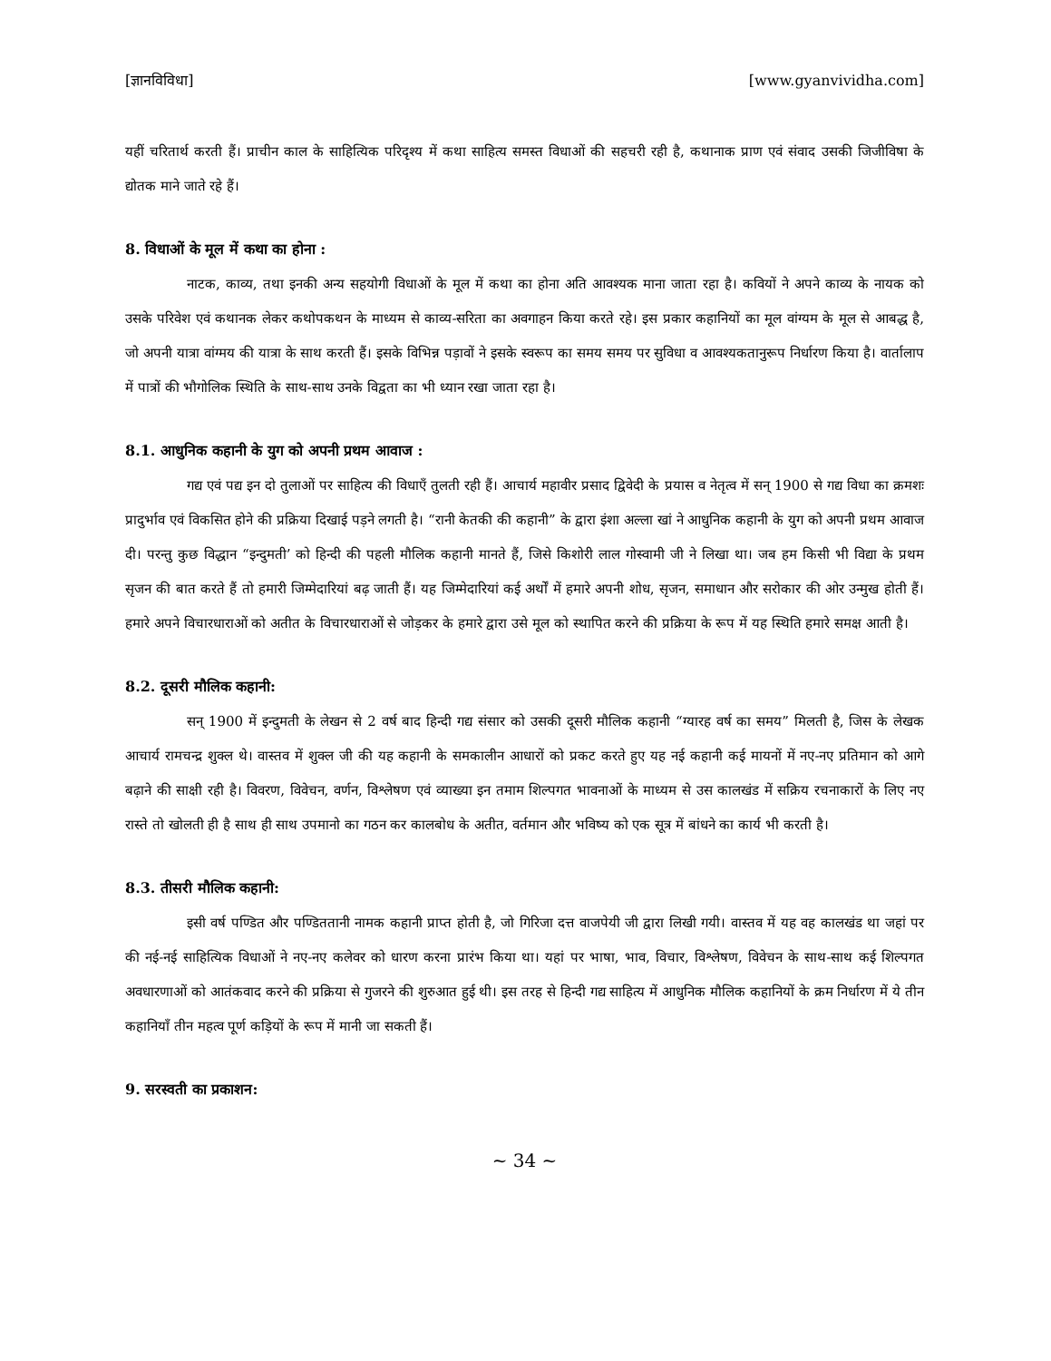[ज्ञानविविधा] [www.gyanvividha.com]
यहीं चरितार्थ करती हैं। प्राचीन काल के साहित्यिक परिदृश्य में कथा साहित्य समस्त विधाओं की सहचरी रही है, कथानाक प्राण एवं संवाद उसकी जिजीविषा के द्योतक माने जाते रहे हैं।
8. विधाओं के मूल में कथा का होना :
नाटक, काव्य, तथा इनकी अन्य सहयोगी विधाओं के मूल में कथा का होना अति आवश्यक माना जाता रहा है। कवियों ने अपने काव्य के नायक को उसके परिवेश एवं कथानक लेकर कथोपकथन के माध्यम से काव्य-सरिता का अवगाहन किया करते रहे। इस प्रकार कहानियों का मूल वांग्यम के मूल से आबद्ध है, जो अपनी यात्रा वांग्मय की यात्रा के साथ करती हैं। इसके विभिन्न पड़ावों ने इसके स्वरूप का समय समय पर सुविधा व आवश्यकतानुरूप निर्धारण किया है। वार्तालाप में पात्रों की भौगोलिक स्थिति के साथ-साथ उनके विद्वता का भी ध्यान रखा जाता रहा है।
8.1. आधुनिक कहानी के युग को अपनी प्रथम आवाज :
गद्य एवं पद्य इन दो तुलाओं पर साहित्य की विधाएँ तुलती रही हैं। आचार्य महावीर प्रसाद द्विवेदी के प्रयास व नेतृत्व में सन् 1900 से गद्य विधा का क्रमशः प्रादुर्भाव एवं विकसित होने की प्रक्रिया दिखाई पड़ने लगती है। “रानी केतकी की कहानी” के द्वारा इंशा अल्ला खां ने आधुनिक कहानी के युग को अपनी प्रथम आवाज दी। परन्तु कुछ विद्धान “इन्दुमती’ को हिन्दी की पहली मौलिक कहानी मानते हैं, जिसे किशोरी लाल गोस्वामी जी ने लिखा था। जब हम किसी भी विद्या के प्रथम सृजन की बात करते हैं तो हमारी जिम्मेदारियां बढ़ जाती हैं। यह जिम्मेदारियां कई अर्थों में हमारे अपनी शोध, सृजन, समाधान और सरोकार की ओर उन्मुख होती हैं। हमारे अपने विचारधाराओं को अतीत के विचारधाराओं से जोड़कर के हमारे द्वारा उसे मूल को स्थापित करने की प्रक्रिया के रूप में यह स्थिति हमारे समक्ष आती है।
8.2. दूसरी मौलिक कहानी:
सन् 1900 में इन्दुमती के लेखन से 2 वर्ष बाद हिन्दी गद्य संसार को उसकी दूसरी मौलिक कहानी “ग्यारह वर्ष का समय” मिलती है, जिस के लेखक आचार्य रामचन्द्र शुक्ल थे। वास्तव में शुक्ल जी की यह कहानी के समकालीन आधारों को प्रकट करते हुए यह नई कहानी कई मायनों में नए-नए प्रतिमान को आगे बढ़ाने की साक्षी रही है। विवरण, विवेचन, वर्णन, विश्लेषण एवं व्याख्या इन तमाम शिल्पगत भावनाओं के माध्यम से उस कालखंड में सक्रिय रचनाकारों के लिए नए रास्ते तो खोलती ही है साथ ही साथ उपमानो का गठन कर कालबोध के अतीत, वर्तमान और भविष्य को एक सूत्र में बांधने का कार्य भी करती है।
8.3. तीसरी मौलिक कहानी:
इसी वर्ष पण्डित और पण्डिततानी नामक कहानी प्राप्त होती है, जो गिरिजा दत्त वाजपेयी जी द्वारा लिखी गयी। वास्तव में यह वह कालखंड था जहां पर की नई-नई साहित्यिक विधाओं ने नए-नए कलेवर को धारण करना प्रारंभ किया था। यहां पर भाषा, भाव, विचार, विश्लेषण, विवेचन के साथ-साथ कई शिल्पगत अवधारणाओं को आतंकवाद करने की प्रक्रिया से गुजरने की शुरुआत हुई थी। इस तरह से हिन्दी गद्य साहित्य में आधुनिक मौलिक कहानियों के क्रम निर्धारण में ये तीन कहानियाँ तीन महत्व पूर्ण कड़ियों के रूप में मानी जा सकती हैं।
9. सरस्वती का प्रकाशन:
~ 34 ~